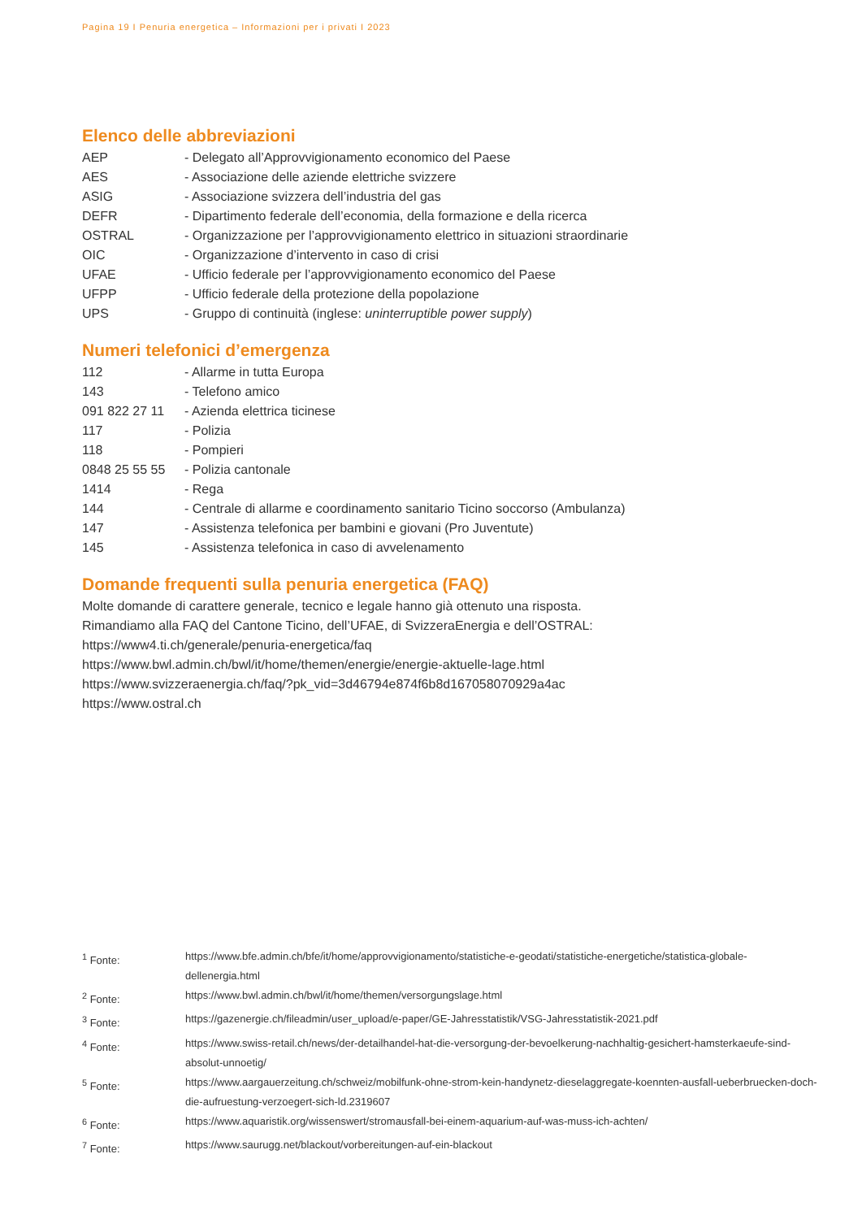Pagina 19 I Penuria energetica – Informazioni per i privati I 2023
Elenco delle abbreviazioni
| AEP | - Delegato all’Approvvigionamento economico del Paese |
| AES | - Associazione delle aziende elettriche svizzere |
| ASIG | - Associazione svizzera dell’industria del gas |
| DEFR | - Dipartimento federale dell’economia, della formazione e della ricerca |
| OSTRAL | - Organizzazione per l’approvvigionamento elettrico in situazioni straordinarie |
| OIC | - Organizzazione d’intervento in caso di crisi |
| UFAE | - Ufficio federale per l’approvvigionamento economico del Paese |
| UFPP | - Ufficio federale della protezione della popolazione |
| UPS | - Gruppo di continuità (inglese: uninterruptible power supply ) |
Numeri telefonici d’emergenza
| 112 | - Allarme in tutta Europa |
| 143 | - Telefono amico |
| 091 822 27 11 | - Azienda elettrica ticinese |
| 117 | - Polizia |
| 118 | - Pompieri |
| 0848 25 55 55 | - Polizia cantonale |
| 1414 | - Rega |
| 144 | - Centrale di allarme e coordinamento sanitario Ticino soccorso (Ambulanza) |
| 147 | - Assistenza telefonica per bambini e giovani (Pro Juventute) |
| 145 | - Assistenza telefonica in caso di avvelenamento |
Domande frequenti sulla penuria energetica (FAQ)
Molte domande di carattere generale, tecnico e legale hanno già ottenuto una risposta.
Rimandiamo alla FAQ del Cantone Ticino, dell’UFAE, di SvizzeraEnergia e dell’OSTRAL:
https://www4.ti.ch/generale/penuria-energetica/faq
https://www.bwl.admin.ch/bwl/it/home/themen/energie/energie-aktuelle-lage.html
https://www.svizzeraenergia.ch/faq/?pk_vid=3d46794e874f6b8d167058070929a4ac
https://www.ostral.ch
| <sup>1</sup> Fonte: | https://www.bfe.admin.ch/bfe/it/home/approvvigionamento/statistiche-e-geodati/statistiche-energetiche/statistica-globale-dellenergia.html |
| <sup>2</sup> Fonte: | https://www.bwl.admin.ch/bwl/it/home/themen/versorgungslage.html |
| <sup>3</sup> Fonte: | https://gazenergie.ch/fileadmin/user_upload/e-paper/GE-Jahresstatistik/VSG-Jahresstatistik-2021.pdf |
| <sup>4</sup> Fonte: | https://www.swiss-retail.ch/news/der-detailhandel-hat-die-versorgung-der-bevoelkerung-nachhaltig-gesichert-hamsterkaeufe-sind-absolut-unnoetig/ |
| <sup>5</sup> Fonte: | https://www.aargauerzeitung.ch/schweiz/mobilfunk-ohne-strom-kein-handynetz-dieselaggregate-koennten-ausfall-ueberbruecken-doch-die-aufruestung-verzoegert-sich-ld.2319607 |
| <sup>6</sup> Fonte: | https://www.aquaristik.org/wissenswert/stromausfall-bei-einem-aquarium-auf-was-muss-ich-achten/ |
| <sup>7</sup> Fonte: | https://www.saurugg.net/blackout/vorbereitungen-auf-ein-blackout |